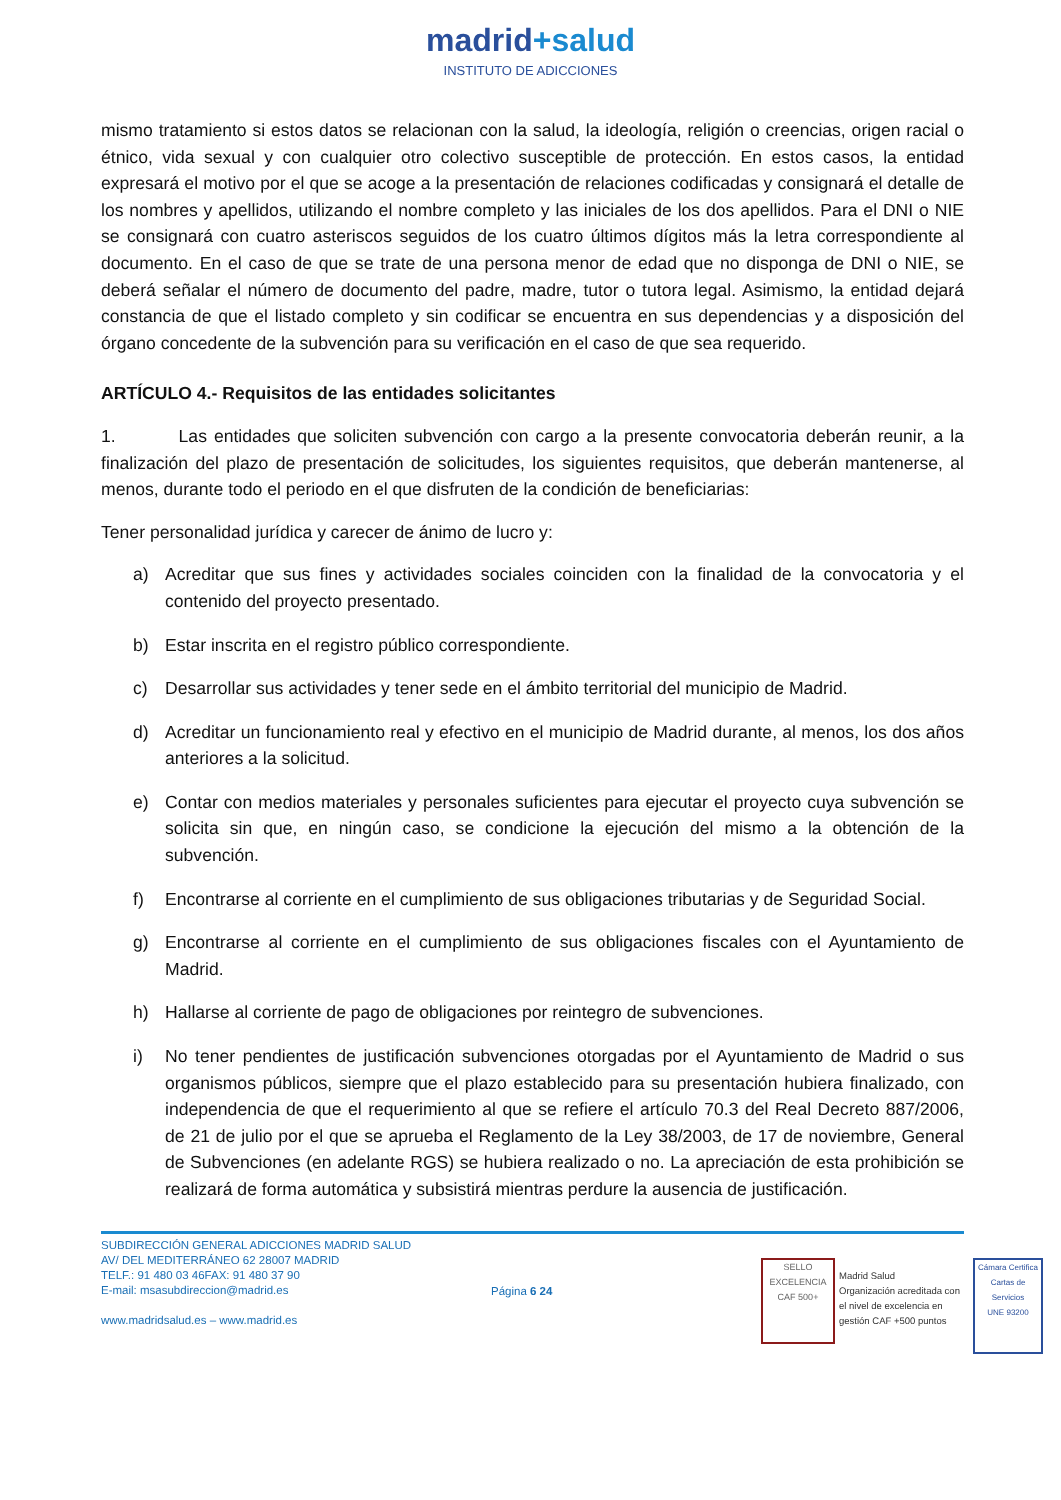madrid+salud
INSTITUTO DE ADICCIONES
mismo tratamiento si estos datos se relacionan con la salud, la ideología, religión o creencias, origen racial o étnico, vida sexual y con cualquier otro colectivo susceptible de protección. En estos casos, la entidad expresará el motivo por el que se acoge a la presentación de relaciones codificadas y consignará el detalle de los nombres y apellidos, utilizando el nombre completo y las iniciales de los dos apellidos. Para el DNI o NIE se consignará con cuatro asteriscos seguidos de los cuatro últimos dígitos más la letra correspondiente al documento. En el caso de que se trate de una persona menor de edad que no disponga de DNI o NIE, se deberá señalar el número de documento del padre, madre, tutor o tutora legal. Asimismo, la entidad dejará constancia de que el listado completo y sin codificar se encuentra en sus dependencias y a disposición del órgano concedente de la subvención para su verificación en el caso de que sea requerido.
ARTÍCULO 4.- Requisitos de las entidades solicitantes
1. Las entidades que soliciten subvención con cargo a la presente convocatoria deberán reunir, a la finalización del plazo de presentación de solicitudes, los siguientes requisitos, que deberán mantenerse, al menos, durante todo el periodo en el que disfruten de la condición de beneficiarias:
Tener personalidad jurídica y carecer de ánimo de lucro y:
a) Acreditar que sus fines y actividades sociales coinciden con la finalidad de la convocatoria y el contenido del proyecto presentado.
b) Estar inscrita en el registro público correspondiente.
c) Desarrollar sus actividades y tener sede en el ámbito territorial del municipio de Madrid.
d) Acreditar un funcionamiento real y efectivo en el municipio de Madrid durante, al menos, los dos años anteriores a la solicitud.
e) Contar con medios materiales y personales suficientes para ejecutar el proyecto cuya subvención se solicita sin que, en ningún caso, se condicione la ejecución del mismo a la obtención de la subvención.
f) Encontrarse al corriente en el cumplimiento de sus obligaciones tributarias y de Seguridad Social.
g) Encontrarse al corriente en el cumplimiento de sus obligaciones fiscales con el Ayuntamiento de Madrid.
h) Hallarse al corriente de pago de obligaciones por reintegro de subvenciones.
i) No tener pendientes de justificación subvenciones otorgadas por el Ayuntamiento de Madrid o sus organismos públicos, siempre que el plazo establecido para su presentación hubiera finalizado, con independencia de que el requerimiento al que se refiere el artículo 70.3 del Real Decreto 887/2006, de 21 de julio por el que se aprueba el Reglamento de la Ley 38/2003, de 17 de noviembre, General de Subvenciones (en adelante RGS) se hubiera realizado o no. La apreciación de esta prohibición se realizará de forma automática y subsistirá mientras perdure la ausencia de justificación.
SUBDIRECCIÓN GENERAL ADICCIONES MADRID SALUD
AV/ DEL MEDITERRÁNEO 62 28007 MADRID
TELF.: 91 480 03 46FAX: 91 480 37 90
E-mail: msasubdireccion@madrid.es
www.madridsalud.es – www.madrid.es
Página 6 24
SELLO EXCELENCIA
CAF 500+
Madrid Salud
Organización acreditada con el nivel de excelencia en gestión CAF +500 puntos
Cámara Certifica
Cartas de Servicios
UNE 93200